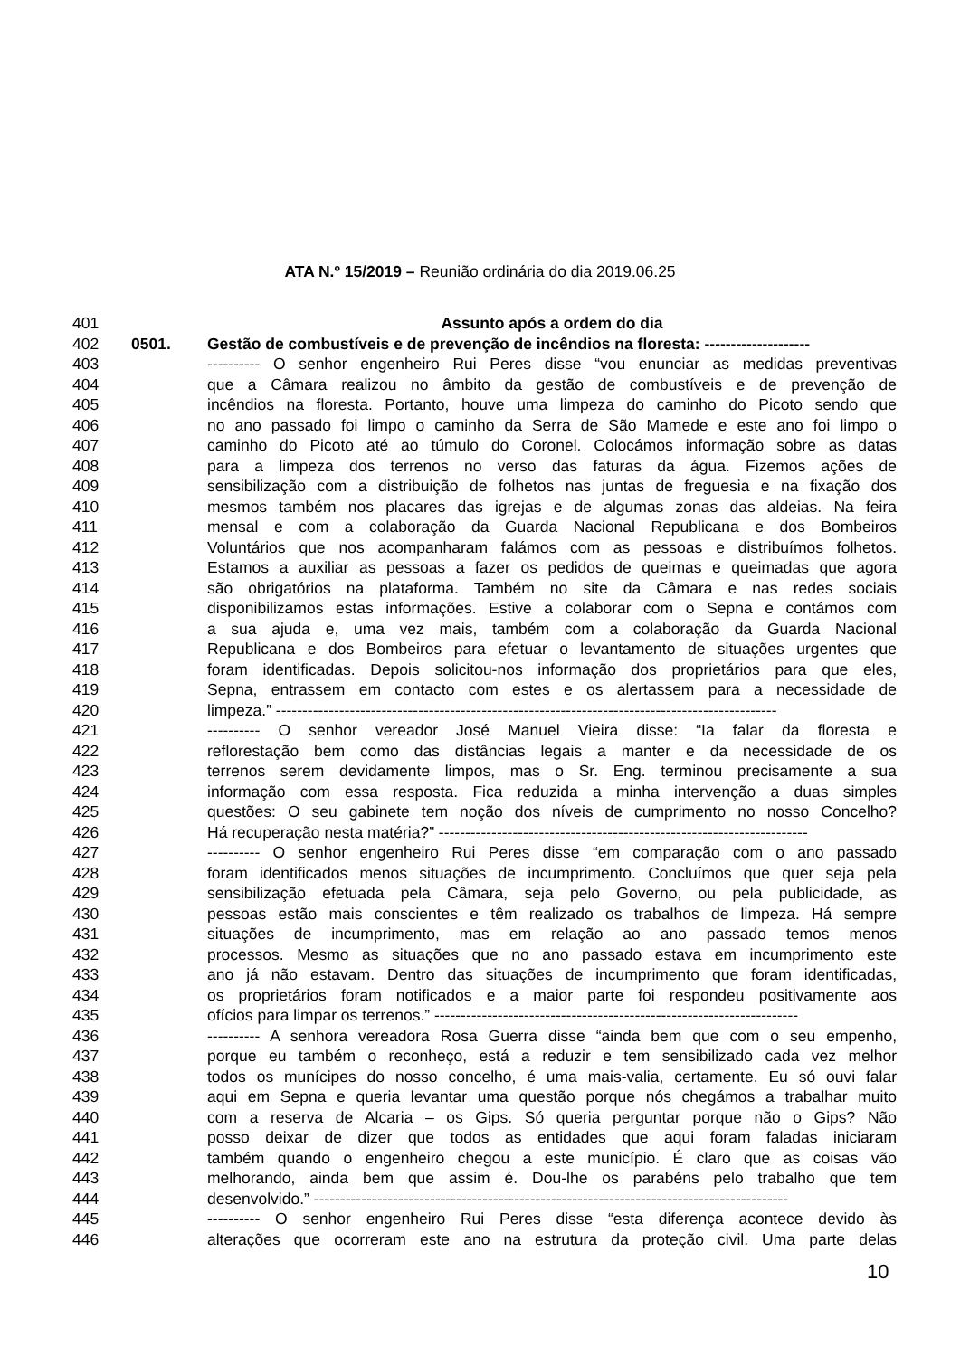ATA N.º 15/2019 – Reunião ordinária do dia 2019.06.25
401 Assunto após a ordem do dia
402 0501. Gestão de combustíveis e de prevenção de incêndios na floresta: --------------------
403 ---------- O senhor engenheiro Rui Peres disse “vou enunciar as medidas preventivas
404 que a Câmara realizou no âmbito da gestão de combustíveis e de prevenção de
405 incêndios na floresta. Portanto, houve uma limpeza do caminho do Picoto sendo que
406 no ano passado foi limpo o caminho da Serra de São Mamede e este ano foi limpo o
407 caminho do Picoto até ao túmulo do Coronel. Colocámos informação sobre as datas
408 para a limpeza dos terrenos no verso das faturas da água. Fizemos ações de
409 sensibilização com a distribuição de folhetos nas juntas de freguesia e na fixação dos
410 mesmos também nos placares das igrejas e de algumas zonas das aldeias. Na feira
411 mensal e com a colaboração da Guarda Nacional Republicana e dos Bombeiros
412 Voluntários que nos acompanharam falámos com as pessoas e distribuímos folhetos.
413 Estamos a auxiliar as pessoas a fazer os pedidos de queimas e queimadas que agora
414 são obrigatórios na plataforma. Também no site da Câmara e nas redes sociais
415 disponibilizamos estas informações. Estive a colaborar com o Sepna e contámos com
416 a sua ajuda e, uma vez mais, também com a colaboração da Guarda Nacional
417 Republicana e dos Bombeiros para efetuar o levantamento de situações urgentes que
418 foram identificadas. Depois solicitou-nos informação dos proprietários para que eles,
419 Sepna, entrassem em contacto com estes e os alertassem para a necessidade de
420 limpeza.” -----------------------------------------------------------------------------------------------
421 ---------- O senhor vereador José Manuel Vieira disse: “Ia falar da floresta e
422 reflorestação bem como das distâncias legais a manter e da necessidade de os
423 terrenos serem devidamente limpos, mas o Sr. Eng. terminou precisamente a sua
424 informação com essa resposta. Fica reduzida a minha intervenção a duas simples
425 questões: O seu gabinete tem noção dos níveis de cumprimento no nosso Concelho?
426 Há recuperação nesta matéria?” ----------------------------------------------------------------------
427 ---------- O senhor engenheiro Rui Peres disse “em comparação com o ano passado
428 foram identificados menos situações de incumprimento. Concluímos que quer seja pela
429 sensibilização efetuada pela Câmara, seja pelo Governo, ou pela publicidade, as
430 pessoas estão mais conscientes e têm realizado os trabalhos de limpeza. Há sempre
431 situações de incumprimento, mas em relação ao ano passado temos menos
432 processos. Mesmo as situações que no ano passado estava em incumprimento este
433 ano já não estavam. Dentro das situações de incumprimento que foram identificadas,
434 os proprietários foram notificados e a maior parte foi respondeu positivamente aos
435 ofícios para limpar os terrenos.” ---------------------------------------------------------------------
436 ---------- A senhora vereadora Rosa Guerra disse “ainda bem que com o seu empenho,
437 porque eu também o reconheço, está a reduzir e tem sensibilizado cada vez melhor
438 todos os munícipes do nosso concelho, é uma mais-valia, certamente. Eu só ouvi falar
439 aqui em Sepna e queria levantar uma questão porque nós chegámos a trabalhar muito
440 com a reserva de Alcaria – os Gips. Só queria perguntar porque não o Gips? Não
441 posso deixar de dizer que todos as entidades que aqui foram faladas iniciaram
442 também quando o engenheiro chegou a este município. É claro que as coisas vão
443 melhorando, ainda bem que assim é. Dou-lhe os parabéns pelo trabalho que tem
444 desenvolvido.” ------------------------------------------------------------------------------------------
445 ---------- O senhor engenheiro Rui Peres disse “esta diferença acontece devido às
446 alterações que ocorreram este ano na estrutura da proteção civil. Uma parte delas
10